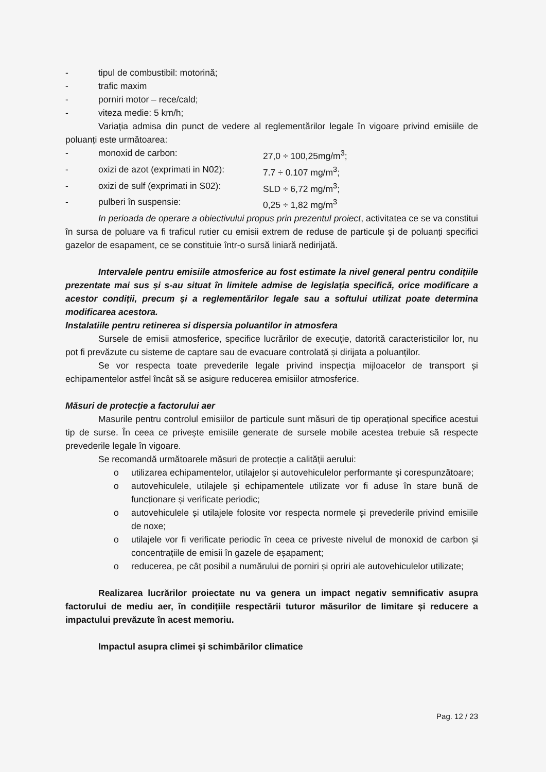- tipul de combustibil: motorină;
- trafic maxim
- porniri motor – rece/cald;
- viteza medie: 5 km/h;
Variația admisa din punct de vedere al reglementărilor legale în vigoare privind emisiile de poluanți este următoarea:
- monoxid de carbon: 27,0 ÷ 100,25mg/m<sup>3</sup>;
- oxizi de azot (exprimati in N02): 7.7 ÷ 0.107 mg/m<sup>3</sup>;
- oxizi de sulf (exprimati in S02): SLD ÷ 6,72 mg/m<sup>3</sup>;
- pulberi în suspensie: 0,25 ÷ 1,82 mg/m<sup>3</sup>
In perioada de operare a obiectivului propus prin prezentul proiect, activitatea ce se va constitui în sursa de poluare va fi traficul rutier cu emisii extrem de reduse de particule și de poluanți specifici gazelor de esapament, ce se constituie într-o sursă liniară nedirijată.
Intervalele pentru emisiile atmosferice au fost estimate la nivel general pentru condițiile prezentate mai sus și s-au situat în limitele admise de legislația specifică, orice modificare a acestor condiții, precum și a reglementărilor legale sau a softului utilizat poate determina modificarea acestora.
Instalatiile pentru retinerea si dispersia poluantilor in atmosfera
Sursele de emisii atmosferice, specifice lucrărilor de execuție, datorită caracteristicilor lor, nu pot fi prevăzute cu sisteme de captare sau de evacuare controlată și dirijata a poluanților.
Se vor respecta toate prevederile legale privind inspecția mijloacelor de transport și echipamentelor astfel încât să se asigure reducerea emisiilor atmosferice.
Măsuri de protecție a factorului aer
Masurile pentru controlul emisiilor de particule sunt măsuri de tip operațional specifice acestui tip de surse. În ceea ce privește emisiile generate de sursele mobile acestea trebuie să respecte prevederile legale în vigoare.
Se recomandă următoarele măsuri de protecție a calității aerului:
o utilizarea echipamentelor, utilajelor și autovehiculelor performante și corespunzătoare;
o autovehiculele, utilajele și echipamentele utilizate vor fi aduse în stare bună de funcționare și verificate periodic;
o autovehiculele și utilajele folosite vor respecta normele și prevederile privind emisiile de noxe;
o utilajele vor fi verificate periodic în ceea ce priveste nivelul de monoxid de carbon și concentrațiile de emisii în gazele de eșapament;
o reducerea, pe cât posibil a numărului de porniri și opriri ale autovehiculelor utilizate;
Realizarea lucrărilor proiectate nu va genera un impact negativ semnificativ asupra factorului de mediu aer, în condițiile respectării tuturor măsurilor de limitare și reducere a impactului prevăzute în acest memoriu.
Impactul asupra climei și schimbărilor climatice
Pag. 12 / 23